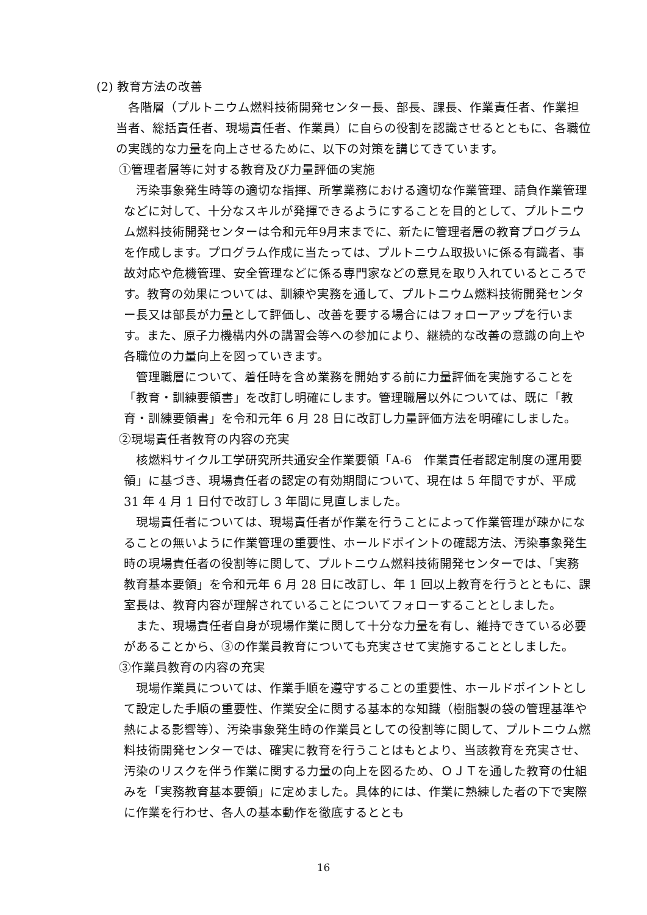(2) 教育方法の改善
各階層（プルトニウム燃料技術開発センター長、部長、課長、作業責任者、作業担当者、総括責任者、現場責任者、作業員）に自らの役割を認識させるとともに、各職位の実践的な力量を向上させるために、以下の対策を講じてきています。
①管理者層等に対する教育及び力量評価の実施
汚染事象発生時等の適切な指揮、所掌業務における適切な作業管理、請負作業管理などに対して、十分なスキルが発揮できるようにすることを目的として、プルトニウム燃料技術開発センターは令和元年9月末までに、新たに管理者層の教育プログラムを作成します。プログラム作成に当たっては、プルトニウム取扱いに係る有識者、事故対応や危機管理、安全管理などに係る専門家などの意見を取り入れているところです。教育の効果については、訓練や実務を通して、プルトニウム燃料技術開発センター長又は部長が力量として評価し、改善を要する場合にはフォローアップを行います。また、原子力機構内外の講習会等への参加により、継続的な改善の意識の向上や各職位の力量向上を図っていきます。
管理職層について、着任時を含め業務を開始する前に力量評価を実施することを「教育・訓練要領書」を改訂し明確にします。管理職層以外については、既に「教育・訓練要領書」を令和元年 6 月 28 日に改訂し力量評価方法を明確にしました。
②現場責任者教育の内容の充実
核燃料サイクル工学研究所共通安全作業要領「A-6　作業責任者認定制度の運用要領」に基づき、現場責任者の認定の有効期間について、現在は 5 年間ですが、平成 31 年 4 月 1 日付で改訂し 3 年間に見直しました。
現場責任者については、現場責任者が作業を行うことによって作業管理が疎かになることの無いように作業管理の重要性、ホールドポイントの確認方法、汚染事象発生時の現場責任者の役割等に関して、プルトニウム燃料技術開発センターでは、「実務教育基本要領」を令和元年 6 月 28 日に改訂し、年 1 回以上教育を行うとともに、課室長は、教育内容が理解されていることについてフォローすることとしました。
また、現場責任者自身が現場作業に関して十分な力量を有し、維持できている必要があることから、③の作業員教育についても充実させて実施することとしました。
③作業員教育の内容の充実
現場作業員については、作業手順を遵守することの重要性、ホールドポイントとして設定した手順の重要性、作業安全に関する基本的な知識（樹脂製の袋の管理基準や熱による影響等）、汚染事象発生時の作業員としての役割等に関して、プルトニウム燃料技術開発センターでは、確実に教育を行うことはもとより、当該教育を充実させ、汚染のリスクを伴う作業に関する力量の向上を図るため、ＯＪＴを通した教育の仕組みを「実務教育基本要領」に定めました。具体的には、作業に熟練した者の下で実際に作業を行わせ、各人の基本動作を徹底するととも
16